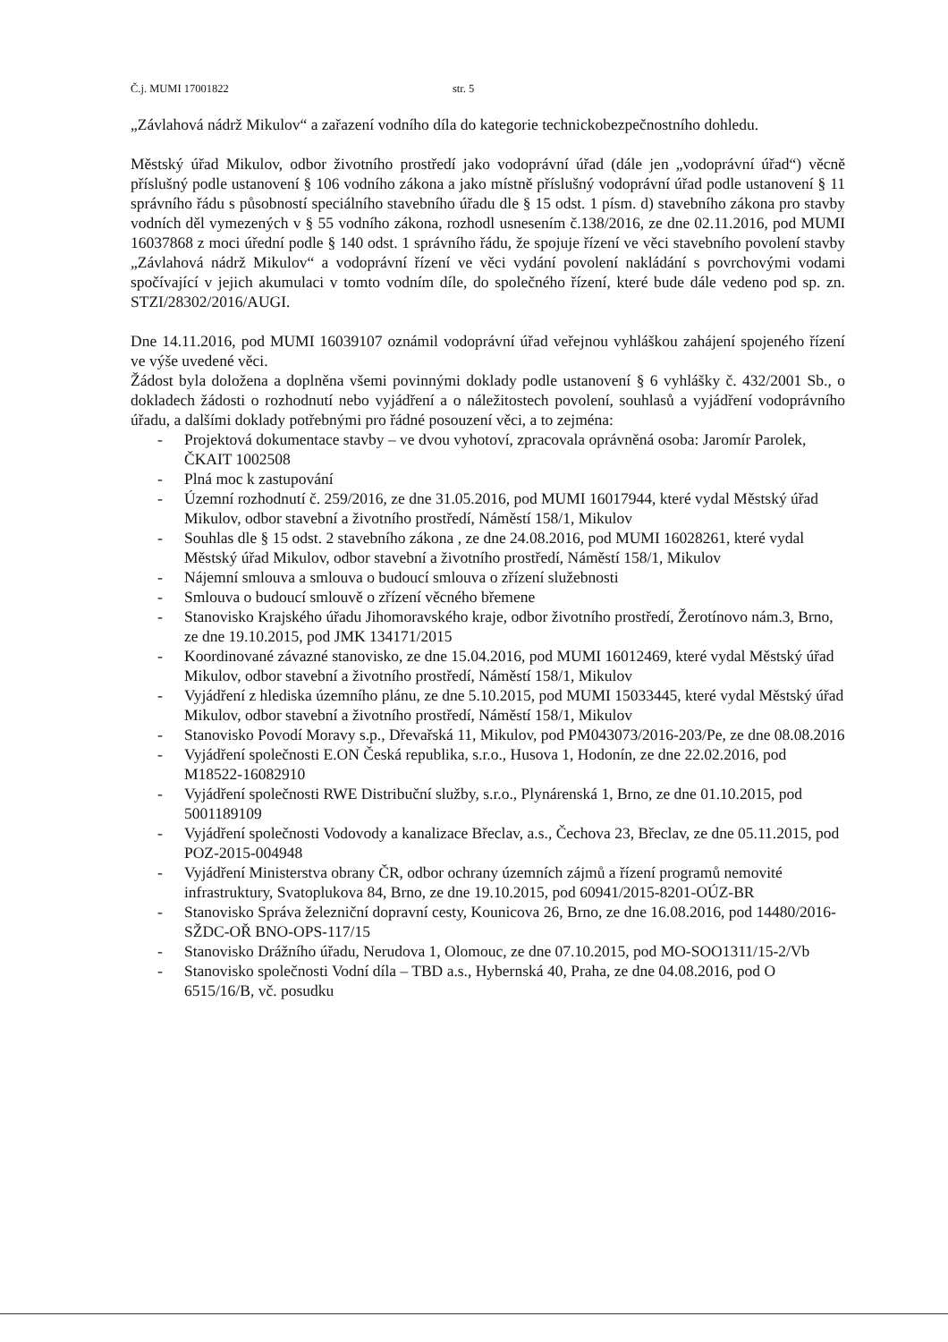Č.j. MUMI 17001822 str. 5
„Závlahová nádrž Mikulov“ a zařazení vodního díla do kategorie technickobezpečnostního dohledu.
Městský úřad Mikulov, odbor životního prostředí jako vodoprávní úřad (dále jen „vodoprávní úřad“) věcně příslušný podle ustanovení § 106 vodního zákona a jako místně příslušný vodoprávní úřad podle ustanovení § 11 správního řádu s působností speciálního stavebního úřadu dle § 15 odst. 1 písm. d) stavebního zákona pro stavby vodních děl vymezených v § 55 vodního zákona, rozhodl usnesením č.138/2016, ze dne 02.11.2016, pod MUMI 16037868 z moci úřední podle § 140 odst. 1 správního řádu, že spojuje řízení ve věci stavebního povolení stavby „Závlahová nádrž Mikulov“ a vodoprávní řízení ve věci vydání povolení nakládání s povrchovými vodami spočívající v jejich akumulaci v tomto vodním díle, do společného řízení, které bude dále vedeno pod sp. zn. STZI/28302/2016/AUGI.
Dne 14.11.2016, pod MUMI 16039107 oznámil vodoprávní úřad veřejnou vyhláškou zahájení spojeného řízení ve výše uvedené věci.
Žádost byla doložena a doplněna všemi povinnými doklady podle ustanovení § 6 vyhlášky č. 432/2001 Sb., o dokladech žádosti o rozhodnutí nebo vyjádření a o náležitostech povolení, souhlasů a vyjádření vodoprávního úřadu, a dalšími doklady potřebnými pro řádné posouzení věci, a to zejména:
- Projektová dokumentace stavby – ve dvou vyhotoví, zpracovala oprávněná osoba: Jaromír Parolek, ČKAIT 1002508
- Plná moc k zastupování
- Územní rozhodnutí č. 259/2016, ze dne 31.05.2016, pod MUMI 16017944, které vydal Městský úřad Mikulov, odbor stavební a životního prostředí, Náměstí 158/1, Mikulov
- Souhlas dle § 15 odst. 2 stavebního zákona , ze dne 24.08.2016, pod MUMI 16028261, které vydal Městský úřad Mikulov, odbor stavební a životního prostředí, Náměstí 158/1, Mikulov
- Nájemní smlouva a smlouva o budoucí smlouva o zřízení služebnosti
- Smlouva o budoucí smlouvě o zřízení věcného břemene
- Stanovisko Krajského úřadu Jihomoravského kraje, odbor životního prostředí, Žerotínovo nám.3, Brno, ze dne 19.10.2015, pod JMK 134171/2015
- Koordinované závazné stanovisko, ze dne 15.04.2016, pod MUMI 16012469, které vydal Městský úřad Mikulov, odbor stavební a životního prostředí, Náměstí 158/1, Mikulov
- Vyjádření z hlediska územního plánu, ze dne 5.10.2015, pod MUMI 15033445, které vydal Městský úřad Mikulov, odbor stavební a životního prostředí, Náměstí 158/1, Mikulov
- Stanovisko Povodí Moravy s.p., Dřevařská 11, Mikulov, pod PM043073/2016-203/Pe, ze dne 08.08.2016
- Vyjádření společnosti E.ON Česká republika, s.r.o., Husova 1, Hodonín, ze dne 22.02.2016, pod M18522-16082910
- Vyjádření společnosti RWE Distribuční služby, s.r.o., Plynárenská 1, Brno, ze dne 01.10.2015, pod 5001189109
- Vyjádření společnosti Vodovody a kanalizace Břeclav, a.s., Čechova 23, Břeclav, ze dne 05.11.2015, pod POZ-2015-004948
- Vyjádření Ministerstva obrany ČR, odbor ochrany územních zájmů a řízení programů nemovité infrastruktury, Svatoplukova 84, Brno, ze dne 19.10.2015, pod 60941/2015-8201-OÚZ-BR
- Stanovisko Správa železniční dopravní cesty, Kounicova 26, Brno, ze dne 16.08.2016, pod 14480/2016-SŽDC-OŘ BNO-OPS-117/15
- Stanovisko Drážního úřadu, Nerudova 1, Olomouc, ze dne 07.10.2015, pod MO-SOO1311/15-2/Vb
- Stanovisko společnosti Vodní díla – TBD a.s., Hybernská 40, Praha, ze dne 04.08.2016, pod O 6515/16/B, vč. posudku